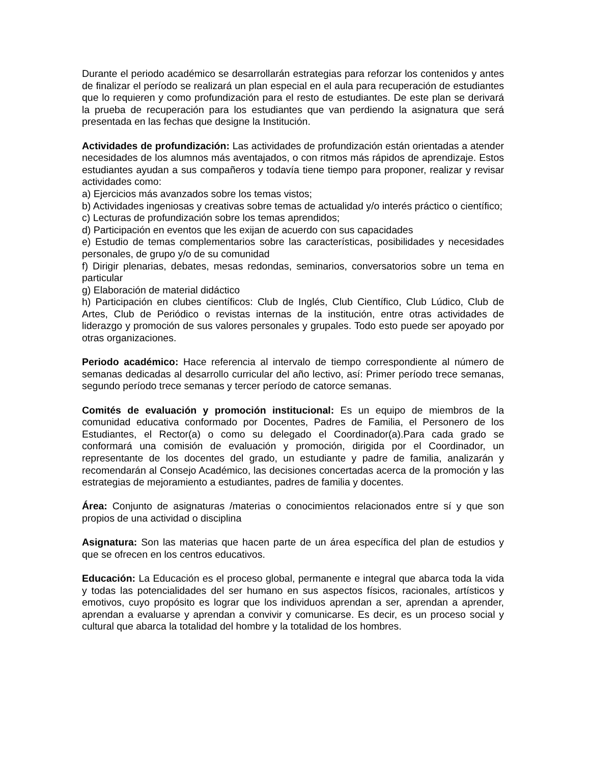Durante el periodo académico se desarrollarán estrategias para reforzar los contenidos y antes de finalizar el período se realizará un plan especial en el aula para recuperación de estudiantes que lo requieren y como profundización para el resto de estudiantes. De este plan se derivará la prueba de recuperación para los estudiantes que van perdiendo la asignatura que será presentada en las fechas que designe la Institución.
Actividades de profundización: Las actividades de profundización están orientadas a atender necesidades de los alumnos más aventajados, o con ritmos más rápidos de aprendizaje. Estos estudiantes ayudan a sus compañeros y todavía tiene tiempo para proponer, realizar y revisar actividades como:
a) Ejercicios más avanzados sobre los temas vistos;
b) Actividades ingeniosas y creativas sobre temas de actualidad y/o interés práctico o científico;
c) Lecturas de profundización sobre los temas aprendidos;
d) Participación en eventos que les exijan de acuerdo con sus capacidades
e) Estudio de temas complementarios sobre las características, posibilidades y necesidades personales, de grupo y/o de su comunidad
f) Dirigir plenarias, debates, mesas redondas, seminarios, conversatorios sobre un tema en particular
g) Elaboración de material didáctico
h) Participación en clubes científicos: Club de Inglés, Club Científico, Club Lúdico, Club de Artes, Club de Periódico o revistas internas de la institución, entre otras actividades de liderazgo y promoción de sus valores personales y grupales. Todo esto puede ser apoyado por otras organizaciones.
Periodo académico: Hace referencia al intervalo de tiempo correspondiente al número de semanas dedicadas al desarrollo curricular del año lectivo, así: Primer período trece semanas, segundo período trece semanas y tercer período de catorce semanas.
Comités de evaluación y promoción institucional: Es un equipo de miembros de la comunidad educativa conformado por Docentes, Padres de Familia, el Personero de los Estudiantes, el Rector(a) o como su delegado el Coordinador(a).Para cada grado se conformará una comisión de evaluación y promoción, dirigida por el Coordinador, un representante de los docentes del grado, un estudiante y padre de familia, analizarán y recomendarán al Consejo Académico, las decisiones concertadas acerca de la promoción y las estrategias de mejoramiento a estudiantes, padres de familia y docentes.
Área: Conjunto de asignaturas /materias o conocimientos relacionados entre sí y que son propios de una actividad o disciplina
Asignatura: Son las materias que hacen parte de un área específica del plan de estudios y que se ofrecen en los centros educativos.
Educación: La Educación es el proceso global, permanente e integral que abarca toda la vida y todas las potencialidades del ser humano en sus aspectos físicos, racionales, artísticos y emotivos, cuyo propósito es lograr que los individuos aprendan a ser, aprendan a aprender, aprendan a evaluarse y aprendan a convivir y comunicarse. Es decir, es un proceso social y cultural que abarca la totalidad del hombre y la totalidad de los hombres.